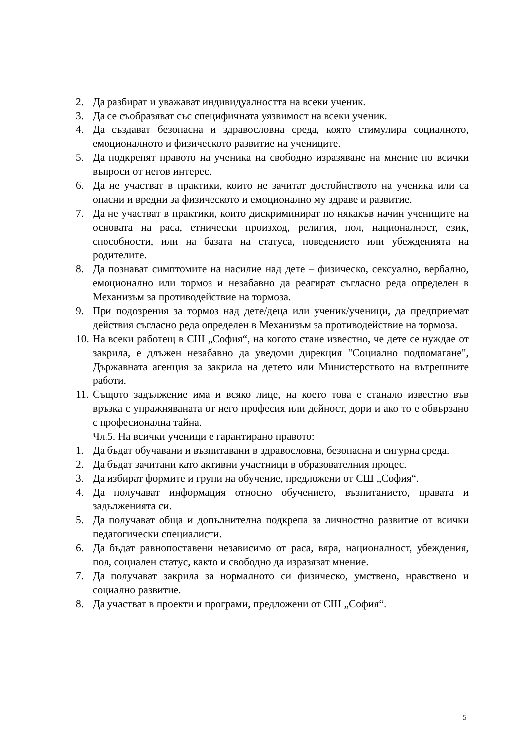2. Да разбират и уважават индивидуалността на всеки ученик.
3. Да се съобразяват със специфичната уязвимост на всеки ученик.
4. Да създават безопасна и здравословна среда, която стимулира социалното, емоционалното и физическото развитие на учениците.
5. Да подкрепят правото на ученика на свободно изразяване на мнение по всички въпроси от негов интерес.
6. Да не участват в практики, които не зачитат достойнството на ученика или са опасни и вредни за физическото и емоционално му здраве и развитие.
7. Да не участват в практики, които дискриминират по някакъв начин учениците на основата на раса, етнически произход, религия, пол, националност, език, способности, или на базата на статуса, поведението или убежденията на родителите.
8. Да познават симптомите на насилие над дете – физическо, сексуално, вербално, емоционално или тормоз и незабавно да реагират съгласно реда определен в Механизъм за противодействие на тормоза.
9. При подозрения за тормоз над дете/деца или ученик/ученици, да предприемат действия съгласно реда определен в Механизъм за противодействие на тормоза.
10. На всеки работещ в СШ „София“, на когото стане известно, че дете се нуждае от закрила, е длъжен незабавно да уведоми дирекция "Социално подпомагане", Държавната агенция за закрила на детето или Министерството на вътрешните работи.
11. Същото задължение има и всяко лице, на което това е станало известно във връзка с упражняваната от него професия или дейност, дори и ако то е обвързано с професионална тайна.
Чл.5. На всички ученици е гарантирано правото:
1. Да бъдат обучавани и възпитавани в здравословна, безопасна и сигурна среда.
2. Да бъдат зачитани като активни участници в образователния процес.
3. Да избират формите и групи на обучение, предложени от СШ „София“.
4. Да получават информация относно обучението, възпитанието, правата и задълженията си.
5. Да получават обща и допълнителна подкрепа за личностно развитие от всички педагогически специалисти.
6. Да бъдат равнопоставени независимо от раса, вяра, националност, убеждения, пол, социален статус, както и свободно да изразяват мнение.
7. Да получават закрила за нормалното си физическо, умствено, нравствено и социално развитие.
8. Да участват в проекти и програми, предложени от СШ „София“.
5